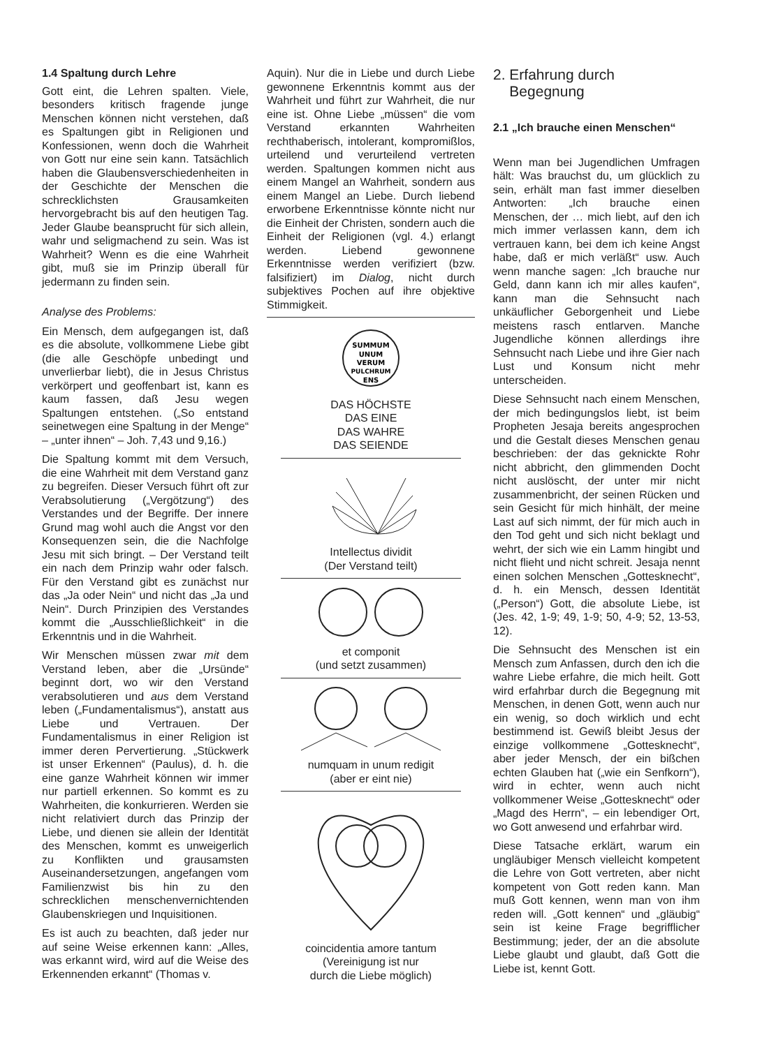1.4 Spaltung durch Lehre
Gott eint, die Lehren spalten. Viele, besonders kritisch fragende junge Menschen können nicht verstehen, daß es Spaltungen gibt in Religionen und Konfessionen, wenn doch die Wahrheit von Gott nur eine sein kann. Tatsächlich haben die Glaubensverschiedenheiten in der Geschichte der Menschen die schrecklichsten Grausamkeiten hervorgebracht bis auf den heutigen Tag. Jeder Glaube beansprucht für sich allein, wahr und seligmachend zu sein. Was ist Wahrheit? Wenn es die eine Wahrheit gibt, muß sie im Prinzip überall für jedermann zu finden sein.
Analyse des Problems:
Ein Mensch, dem aufgegangen ist, daß es die absolute, vollkommene Liebe gibt (die alle Geschöpfe unbedingt und unverlierbar liebt), die in Jesus Christus verkörpert und geoffenbart ist, kann es kaum fassen, daß Jesu wegen Spaltungen entstehen. („So entstand seinetwegen eine Spaltung in der Menge“ – „unter ihnen“ – Joh. 7,43 und 9,16.)
Die Spaltung kommt mit dem Versuch, die eine Wahrheit mit dem Verstand ganz zu begreifen. Dieser Versuch führt oft zur Verabsolutierung („Vergötzung“) des Verstandes und der Begriffe. Der innere Grund mag wohl auch die Angst vor den Konsequenzen sein, die die Nachfolge Jesu mit sich bringt. – Der Verstand teilt ein nach dem Prinzip wahr oder falsch. Für den Verstand gibt es zunächst nur das „Ja oder Nein“ und nicht das „Ja und Nein“. Durch Prinzipien des Verstandes kommt die „Ausschließlichkeit“ in die Erkenntnis und in die Wahrheit.
Wir Menschen müssen zwar mit dem Verstand leben, aber die „Ursünde“ beginnt dort, wo wir den Verstand verabsolutieren und aus dem Verstand leben („Fundamentalismus“), anstatt aus Liebe und Vertrauen. Der Fundamentalismus in einer Religion ist immer deren Pervertierung. „Stückwerk ist unser Erkennen“ (Paulus), d. h. die eine ganze Wahrheit können wir immer nur partiell erkennen. So kommt es zu Wahrheiten, die konkurrieren. Werden sie nicht relativiert durch das Prinzip der Liebe, und dienen sie allein der Identität des Menschen, kommt es unweigerlich zu Konflikten und grausamsten Auseinandersetzungen, angefangen vom Familienzwist bis hin zu den schrecklichen menschenvernichtenden Glaubenskriegen und Inquisitionen.
Es ist auch zu beachten, daß jeder nur auf seine Weise erkennen kann: „Alles, was erkannt wird, wird auf die Weise des Erkennenden erkannt“ (Thomas v.
Aquin). Nur die in Liebe und durch Liebe gewonnene Erkenntnis kommt aus der Wahrheit und führt zur Wahrheit, die nur eine ist. Ohne Liebe „müssen“ die vom Verstand erkannten Wahrheiten rechthaberisch, intolerant, kompromißlos, urteilend und verurteilend vertreten werden. Spaltungen kommen nicht aus einem Mangel an Wahrheit, sondern aus einem Mangel an Liebe. Durch liebend erworbene Erkenntnisse könnte nicht nur die Einheit der Christen, sondern auch die Einheit der Religionen (vgl. 4.) erlangt werden. Liebend gewonnene Erkenntnisse werden verifiziert (bzw. falsifiziert) im Dialog, nicht durch subjektives Pochen auf ihre objektive Stimmigkeit.
SUMMUM
UNUM
VERUM
PULCHRUM
ENS
DAS HÖCHSTE
DAS EINE
DAS WAHRE
DAS SEIENDE
Intellectus dividit
(Der Verstand teilt)
et componit
(und setzt zusammen)
numquam in unum redigit
(aber er eint nie)
coincidentia amore tantum
(Vereinigung ist nur
durch die Liebe möglich)
2. Erfahrung durch
Begegnung
2.1 „Ich brauche einen Menschen“
Wenn man bei Jugendlichen Umfragen hält: Was brauchst du, um glücklich zu sein, erhält man fast immer dieselben Antworten: „Ich brauche einen Menschen, der … mich liebt, auf den ich mich immer verlassen kann, dem ich vertrauen kann, bei dem ich keine Angst habe, daß er mich verläßt“ usw. Auch wenn manche sagen: „Ich brauche nur Geld, dann kann ich mir alles kaufen“, kann man die Sehnsucht nach unkäuflicher Geborgenheit und Liebe meistens rasch entlarven. Manche Jugendliche können allerdings ihre Sehnsucht nach Liebe und ihre Gier nach Lust und Konsum nicht mehr unterscheiden.
Diese Sehnsucht nach einem Menschen, der mich bedingungslos liebt, ist beim Propheten Jesaja bereits angesprochen und die Gestalt dieses Menschen genau beschrieben: der das geknickte Rohr nicht abbricht, den glimmenden Docht nicht auslöscht, der unter mir nicht zusammenbricht, der seinen Rücken und sein Gesicht für mich hinhält, der meine Last auf sich nimmt, der für mich auch in den Tod geht und sich nicht beklagt und wehrt, der sich wie ein Lamm hingibt und nicht flieht und nicht schreit. Jesaja nennt einen solchen Menschen „Gottesknecht“, d. h. ein Mensch, dessen Identität („Person“) Gott, die absolute Liebe, ist (Jes. 42, 1-9; 49, 1-9; 50, 4-9; 52, 13-53, 12).
Die Sehnsucht des Menschen ist ein Mensch zum Anfassen, durch den ich die wahre Liebe erfahre, die mich heilt. Gott wird erfahrbar durch die Begegnung mit Menschen, in denen Gott, wenn auch nur ein wenig, so doch wirklich und echt bestimmend ist. Gewiß bleibt Jesus der einzige vollkommene „Gottesknecht“, aber jeder Mensch, der ein bißchen echten Glauben hat („wie ein Senfkorn“), wird in echter, wenn auch nicht vollkommener Weise „Gottesknecht“ oder „Magd des Herrn“, – ein lebendiger Ort, wo Gott anwesend und erfahrbar wird.
Diese Tatsache erklärt, warum ein ungläubiger Mensch vielleicht kompetent die Lehre von Gott vertreten, aber nicht kompetent von Gott reden kann. Man muß Gott kennen, wenn man von ihm reden will. „Gott kennen“ und „gläubig“ sein ist keine Frage begrifflicher Bestimmung; jeder, der an die absolute Liebe glaubt und glaubt, daß Gott die Liebe ist, kennt Gott.